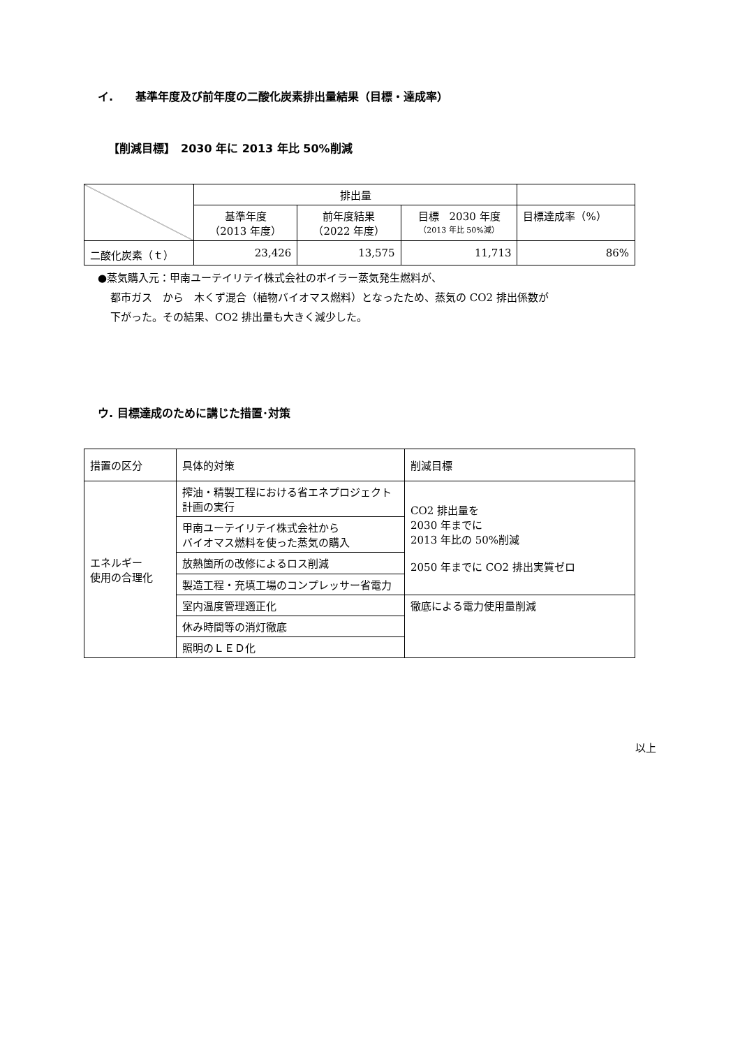イ.　　基準年度及び前年度の二酸化炭素排出量結果（目標・達成率）
【削減目標】　2030 年に 2013 年比 50%削減
| | 排出量 | | | |
| | 基準年度 （2013 年度） | 前年度結果 （2022 年度） | 目標 2030 年度 （2013 年比 50%減） | 目標達成率（%） |
| 二酸化炭素（ｔ） | 23,426 | 13,575 | 11,713 | 86% |
●蒸気購入元：甲南ユーテイリテイ株式会社のボイラー蒸気発生燃料が、
都市ガス　から　木くず混合（植物バイオマス燃料）となったため、蒸気の CO2 排出係数が
下がった。その結果、CO2 排出量も大きく減少した。
ウ. 目標達成のために講じた措置･対策
| 措置の区分 | 具体的対策 | 削減目標 |
| エネルギー 使用の合理化 | 搾油・精製工程における省エネプロジェクト計画の実行 | CO2 排出量を 2030 年までに 2013 年比の 50%削減 2050 年までに CO2 排出実質ゼロ |
| | 甲南ユーテイリテイ株式会社から バイオマス燃料を使った蒸気の購入 | |
| | 放熱箇所の改修によるロス削減 | |
| | 製造工程・充填工場のコンプレッサー省電力 | |
| | 室内温度管理適正化 | 徹底による電力使用量削減 |
| | 休み時間等の消灯徹底 | |
| | 照明のＬＥＤ化 | |
以上